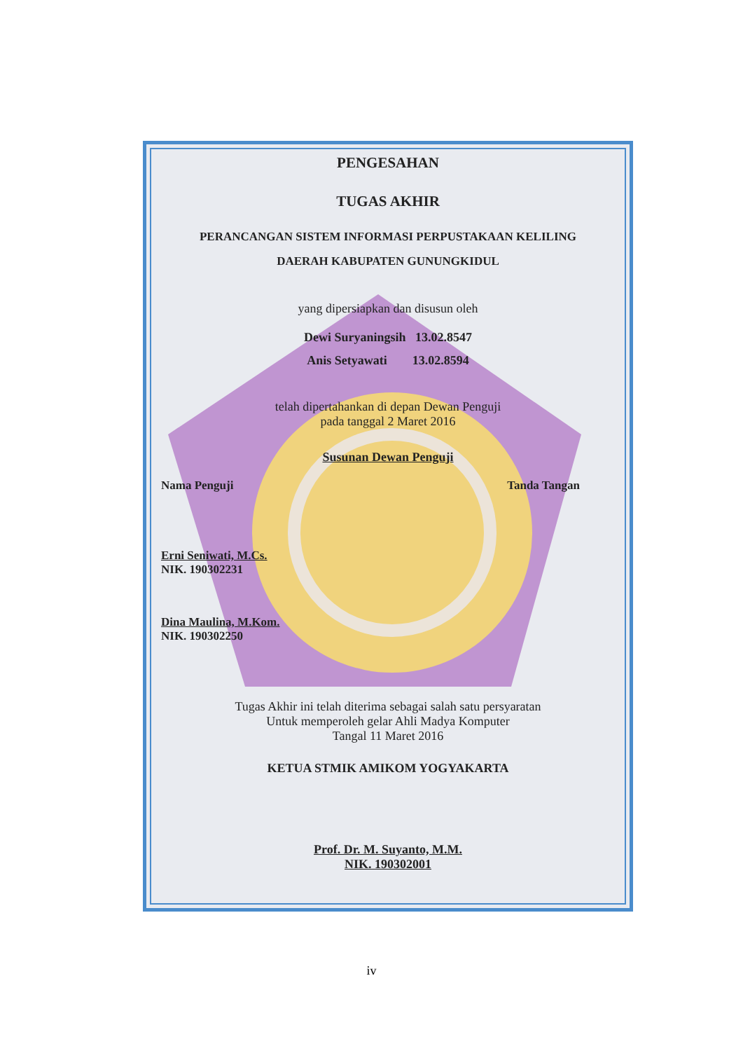PENGESAHAN
TUGAS AKHIR
PERANCANGAN SISTEM INFORMASI PERPUSTAKAAN KELILING
DAERAH KABUPATEN GUNUNGKIDUL
yang dipersiapkan dan disusun oleh
Dewi Suryaningsih 13.02.8547
Anis Setyawati 13.02.8594
telah dipertahankan di depan Dewan Penguji
pada tanggal 2 Maret 2016
Susunan Dewan Penguji
Nama Penguji Tanda Tangan
Erni Seniwati, M.Cs.
NIK. 190302231
Dina Maulina, M.Kom.
NIK. 190302250
Tugas Akhir ini telah diterima sebagai salah satu persyaratan
Untuk memperoleh gelar Ahli Madya Komputer
Tangal 11 Maret 2016
KETUA STMIK AMIKOM YOGYAKARTA
Prof. Dr. M. Suyanto, M.M.
NIK. 190302001
iv